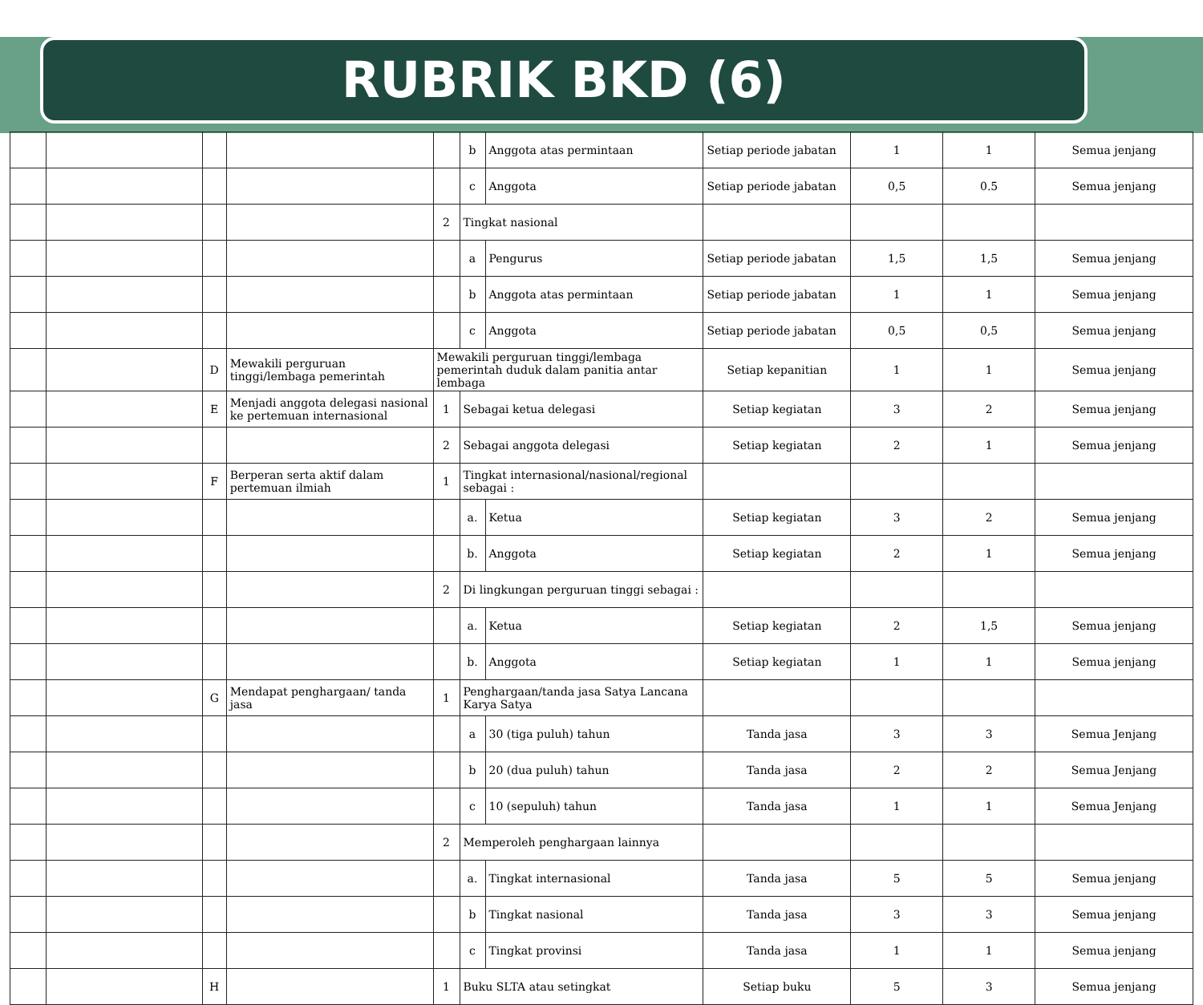RUBRIK BKD (6)
| | | | | | b | Anggota atas permintaan | Setiap periode jabatan | 1 | 1 | Semua jenjang |
| | | | | | c | Anggota | Setiap periode jabatan | 0,5 | 0.5 | Semua jenjang |
| | | | | 2 | Tingkat nasional | | | | | |
| | | | | | a | Pengurus | Setiap periode jabatan | 1,5 | 1,5 | Semua jenjang |
| | | | | | b | Anggota atas permintaan | Setiap periode jabatan | 1 | 1 | Semua jenjang |
| | | | | | c | Anggota | Setiap periode jabatan | 0,5 | 0,5 | Semua jenjang |
| | | D | Mewakili perguruan tinggi/lembaga pemerintah | Mewakili perguruan tinggi/lembaga pemerintah duduk dalam panitia antar lembaga | | | Setiap kepanitian | 1 | 1 | Semua jenjang |
| | | E | Menjadi anggota delegasi nasional ke pertemuan internasional | 1 | Sebagai ketua delegasi | | Setiap kegiatan | 3 | 2 | Semua jenjang |
| | | | | 2 | Sebagai anggota delegasi | | Setiap kegiatan | 2 | 1 | Semua jenjang |
| | | F | Berperan serta aktif dalam pertemuan ilmiah | 1 | Tingkat internasional/nasional/regional sebagai : | | | | | |
| | | | | | a. | Ketua | Setiap kegiatan | 3 | 2 | Semua jenjang |
| | | | | | b. | Anggota | Setiap kegiatan | 2 | 1 | Semua jenjang |
| | | | | 2 | Di lingkungan perguruan tinggi sebagai : | | | | | |
| | | | | | a. | Ketua | Setiap kegiatan | 2 | 1,5 | Semua jenjang |
| | | | | | b. | Anggota | Setiap kegiatan | 1 | 1 | Semua jenjang |
| | | G | Mendapat penghargaan/ tanda jasa | 1 | Penghargaan/tanda jasa Satya Lancana Karya Satya | | | | | |
| | | | | | a | 30 (tiga puluh) tahun | Tanda jasa | 3 | 3 | Semua Jenjang |
| | | | | | b | 20 (dua puluh) tahun | Tanda jasa | 2 | 2 | Semua Jenjang |
| | | | | | c | 10 (sepuluh) tahun | Tanda jasa | 1 | 1 | Semua Jenjang |
| | | | | 2 | Memperoleh penghargaan lainnya | | | | | |
| | | | | | a. | Tingkat internasional | Tanda jasa | 5 | 5 | Semua jenjang |
| | | | | | b | Tingkat nasional | Tanda jasa | 3 | 3 | Semua jenjang |
| | | | | | c | Tingkat provinsi | Tanda jasa | 1 | 1 | Semua jenjang |
| | | H | | 1 | Buku SLTA atau setingkat | | Setiap buku | 5 | 3 | Semua jenjang |